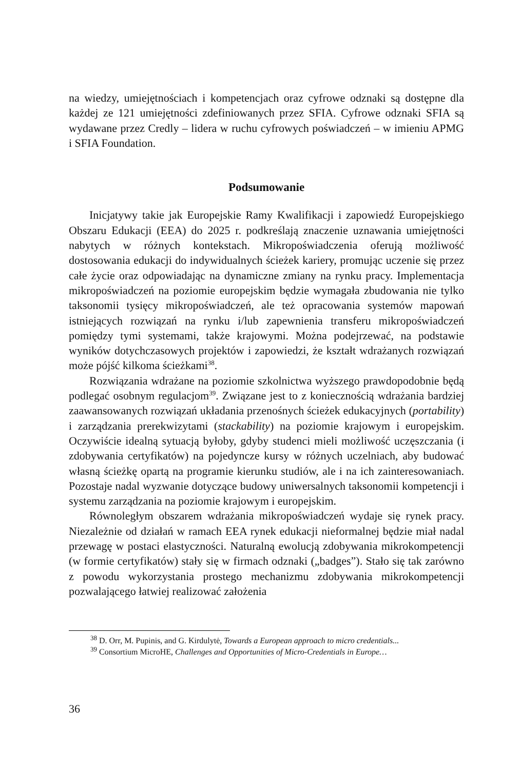na wiedzy, umiejętnościach i kompetencjach oraz cyfrowe odznaki są dostępne dla każdej ze 121 umiejętności zdefiniowanych przez SFIA. Cyfrowe odznaki SFIA są wydawane przez Credly – lidera w ruchu cyfrowych poświadczeń – w imieniu APMG i SFIA Foundation.
Podsumowanie
Inicjatywy takie jak Europejskie Ramy Kwalifikacji i zapowiedź Europejskiego Obszaru Edukacji (EEA) do 2025 r. podkreślają znaczenie uznawania umiejętności nabytych w różnych kontekstach. Mikropoświadczenia oferują możliwość dostosowania edukacji do indywidualnych ścieżek kariery, promując uczenie się przez całe życie oraz odpowiadając na dynamiczne zmiany na rynku pracy. Implementacja mikropoświadczeń na poziomie europejskim będzie wymagała zbudowania nie tylko taksonomii tysięcy mikropoświadczeń, ale też opracowania systemów mapowań istniejących rozwiązań na rynku i/lub zapewnienia transferu mikropoświadczeń pomiędzy tymi systemami, także krajowymi. Można podejrzewać, na podstawie wyników dotychczasowych projektów i zapowiedzi, że kształt wdrażanych rozwiązań może pójść kilkoma ścieżkami<sup>38</sup>.
Rozwiązania wdrażane na poziomie szkolnictwa wyższego prawdopodobnie będą podlegać osobnym regulacjom<sup>39</sup>. Związane jest to z koniecznością wdrażania bardziej zaawansowanych rozwiązań układania przenośnych ścieżek edukacyjnych (portability) i zarządzania prerekwizytami (stackability) na poziomie krajowym i europejskim. Oczywiście idealną sytuacją byłoby, gdyby studenci mieli możliwość uczęszczania (i zdobywania certyfikatów) na pojedyncze kursy w różnych uczelniach, aby budować własną ścieżkę opartą na programie kierunku studiów, ale i na ich zainteresowaniach. Pozostaje nadal wyzwanie dotyczące budowy uniwersalnych taksonomii kompetencji i systemu zarządzania na poziomie krajowym i europejskim.
Równoległym obszarem wdrażania mikropoświadczeń wydaje się rynek pracy. Niezależnie od działań w ramach EEA rynek edukacji nieformalnej będzie miał nadal przewagę w postaci elastyczności. Naturalną ewolucją zdobywania mikrokompetencji (w formie certyfikatów) stały się w firmach odznaki („badges”). Stało się tak zarówno z powodu wykorzystania prostego mechanizmu zdobywania mikrokompetencji pozwalającego łatwiej realizować założenia
<sup>38</sup> D. Orr, M. Pupinis, and G. Kirdulytė, Towards a European approach to micro credentials...
<sup>39</sup> Consortium MicroHE, Challenges and Opportunities of Micro-Credentials in Europe…
36